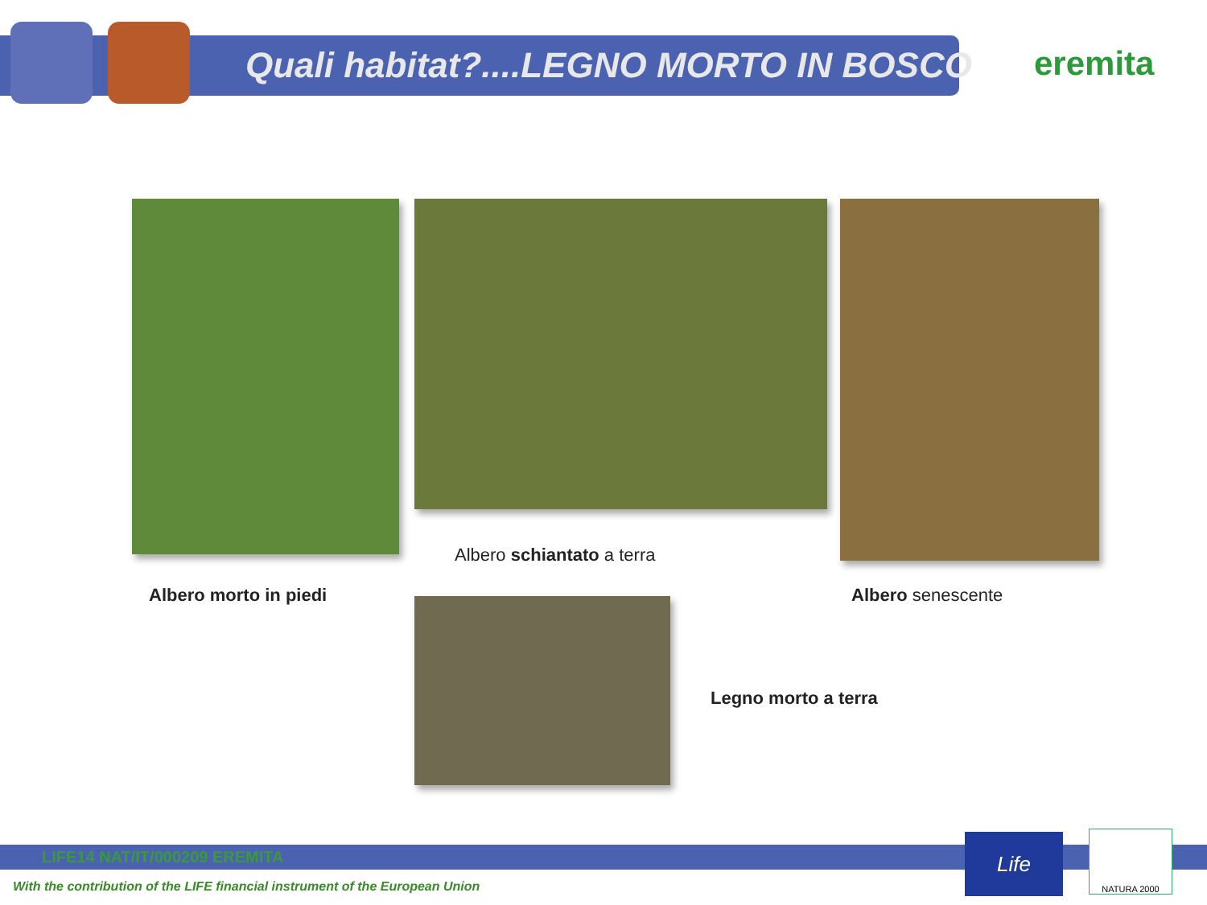Quali habitat?....LEGNO MORTO IN BOSCO
eremita
Albero schiantato a terra
Albero morto in piedi Albero senescente
Legno morto a terra
LIFE14 NAT/IT/000209 EREMITA Life NATURA 2000
With the contribution of the LIFE financial instrument of the European Union